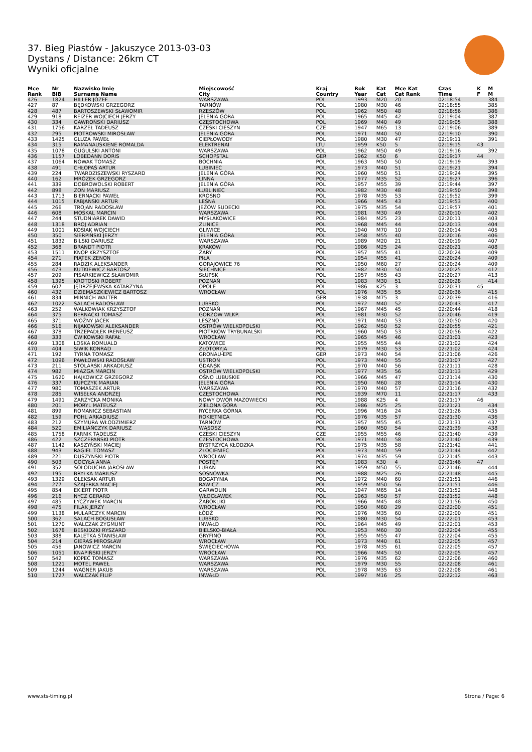37. Bieg Piastów - Jakuszyce 2013-03-03
Dystans / Distance: 26km CT
Wyniki oficjalne
| Mce Rank | Nr BIB | Nazwisko Imię Surname Name | Miejscowość City | Kraj Country | Rok Year | Kat Cat | Mce Kat Cat Rank | Czas Time | K F | M M |
| --- | --- | --- | --- | --- | --- | --- | --- | --- | --- | --- |
| 426 | 1824 | HILLER JÓZEF | WARSZAWA | POL | 1993 | M20 | 20 | 02:18:54 | | 384 |
| 427 | 87 | BĘDKOWSKI GRZEGORZ | TARNÓW | POL | 1980 | M30 | 46 | 02:18:55 | | 385 |
| 428 | 487 | BARTOSZEWSKI SŁAWOMIR | RZESZÓW | POL | 1962 | M50 | 48 | 02:18:56 | | 386 |
| 429 | 918 | REIZER WOJCIECH JERZY | JELENIA GÓRA | POL | 1965 | M45 | 42 | 02:19:04 | | 387 |
| 430 | 334 | GAWROŃSKI DARIUSZ | CZĘSTOCHOWA | POL | 1969 | M40 | 49 | 02:19:05 | | 388 |
| 431 | 1756 | KARZEŁ TADEUSZ | CZESKI CIESZYN | CZE | 1947 | M65 | 13 | 02:19:06 | | 389 |
| 432 | 295 | PIOTROWSKI MIROSŁAW | JELENIA GÓRA | POL | 1971 | M40 | 50 | 02:19:10 | | 390 |
| 433 | 1425 | GLUZA PAWEŁ | CIEPŁOWODY | POL | 1980 | M30 | 47 | 02:19:11 | | 391 |
| 434 | 315 | RAMANAUSKIENE ROMALDA | ELEKTRENAI | LTU | 1959 | K50 | 5 | 02:19:15 | 43 | |
| 435 | 1078 | GUGULSKI ANTONI | WARSZAWA | POL | 1962 | M50 | 49 | 02:19:16 | | 392 |
| 436 | 1157 | LOBEDANN DORIS | SCHOPSTAL | GER | 1962 | K50 | 6 | 02:19:17 | 44 | |
| 437 | 1064 | NOWAK TOMASZ | BOCHNIA | POL | 1963 | M50 | 50 | 02:19:19 | | 393 |
| 438 | 491 | CHŁOPAŚ ARTUR | LUBINIEC | POL | 1973 | M40 | 51 | 02:19:21 | | 394 |
| 439 | 224 | TWARDZISZEWSKI RYSZARD | JELENIA GÓRA | POL | 1960 | M50 | 51 | 02:19:24 | | 395 |
| 440 | 162 | MRÓZEK GRZEGORZ | LINNA | POL | 1977 | M35 | 52 | 02:19:27 | | 396 |
| 441 | 339 | DOBROWOLSKI ROBERT | JELENIA GÓRA | POL | 1957 | M55 | 39 | 02:19:44 | | 397 |
| 442 | 898 | ZOŃ MARIUSZ | LUBLINIEC | POL | 1982 | M30 | 48 | 02:19:50 | | 398 |
| 443 | 1713 | BIERNACKI PAWEŁ | KROSNO | POL | 1978 | M35 | 53 | 02:19:52 | | 399 |
| 444 | 1015 | FABJAŃSKI ARTUR | LEŚNA | POL | 1966 | M45 | 43 | 02:19:53 | | 400 |
| 445 | 266 | TROJAN RADOSŁAW | JEŻÓW SUDECKI | POL | 1975 | M35 | 54 | 02:19:57 | | 401 |
| 446 | 608 | MOSKAL MARCIN | WARSZAWA | POL | 1981 | M30 | 49 | 02:20:10 | | 402 |
| 447 | 244 | STUDNIAREK DAWID | MYSŁAKOWICE | POL | 1984 | M25 | 23 | 02:20:11 | | 403 |
| 448 | 1318 | BROJ ADRIAN | ZLINICE | POL | 1968 | M45 | 44 | 02:20:13 | | 404 |
| 449 | 1001 | KOSIAK WOJCIECH | GLIWICE | POL | 1940 | M70 | 10 | 02:20:14 | | 405 |
| 450 | 350 | SIERPIŃSKI JERZY | JELENIA GÓRA | POL | 1958 | M55 | 40 | 02:20:16 | | 406 |
| 451 | 1832 | BILSKI DARIUSZ | WARSZAWA | POL | 1989 | M20 | 21 | 02:20:19 | | 407 |
| 452 | 368 | BRANDT PIOTR | KRAKÓW | POL | 1986 | M25 | 24 | 02:20:21 | | 408 |
| 453 | 1511 | KNOP KRZYSZTOF | ŻARY | POL | 1957 | M55 | 41 | 02:20:24 | | 409 |
| 454 | 271 | PIĄTEK ZENON | PIŁA | POL | 1954 | M55 | 41 | 02:20:24 | | 409 |
| 455 | 284 | RADZIK ALEKSANDER | GORAJOWICE 76 | POL | 1950 | M60 | 27 | 02:20:24 | | 409 |
| 456 | 473 | KUTKIEWICZ BARTOSZ | SIECHNICE | POL | 1982 | M30 | 50 | 02:20:25 | | 412 |
| 457 | 209 | PISARKIEWICZ SŁAWOMIR | SŁUPSK | POL | 1957 | M55 | 43 | 02:20:27 | | 413 |
| 458 | 1395 | KROTOSKI ROBERT | POZNAŃ | POL | 1983 | M30 | 51 | 02:20:28 | | 414 |
| 459 | 607 | JĘDRZEJEWSKA KATARZYNA | OPOLE | POL | 1986 | K25 | 3 | 02:20:31 | 45 | |
| 460 | 432 | DZIEMASZKIEWICZ BARTOSZ | WROCŁAW | POL | 1976 | M35 | 55 | 02:20:36 | | 415 |
| 461 | 834 | MINNICH WALTER | | GER | 1938 | M75 | 3 | 02:20:39 | | 416 |
| 462 | 1022 | SALACH RADOSŁAW | LUBSKO | POL | 1972 | M40 | 52 | 02:20:43 | | 417 |
| 463 | 252 | WALKOWIAK KRZYSZTOF | POZNAŃ | POL | 1967 | M45 | 45 | 02:20:44 | | 418 |
| 464 | 375 | BERNACKI TOMASZ | GORZÓW WLKP. | POL | 1981 | M30 | 52 | 02:20:46 | | 419 |
| 465 | 371 | WOŹNY JACEK | LESZNO | POL | 1971 | M40 | 53 | 02:20:50 | | 420 |
| 466 | 516 | NIJAKOWSKI ALEKSANDER | OSTRÓW WIELKOPOLSKI | POL | 1962 | M50 | 52 | 02:20:55 | | 421 |
| 467 | 378 | TRZEPADŁEK IRENEUSZ | PIOTRKÓW TRYBUNALSKI | POL | 1960 | M50 | 53 | 02:20:56 | | 422 |
| 468 | 333 | ĆWIKOWSKI RAFAŁ | WROCŁAW | POL | 1965 | M45 | 46 | 02:21:01 | | 423 |
| 469 | 1308 | LOSKA ROMUALD | KATOWICE | POL | 1955 | M55 | 44 | 02:21:02 | | 424 |
| 470 | 404 | SIWIK KONRAD | ZŁOTORYJA | POL | 1979 | M30 | 53 | 02:21:02 | | 424 |
| 471 | 192 | TYRNA TOMASZ | GRONAU-EPE | GER | 1973 | M40 | 54 | 02:21:06 | | 426 |
| 472 | 1096 | PAWŁOWSKI RADOSŁAW | USTROŃ | POL | 1973 | M40 | 55 | 02:21:07 | | 427 |
| 473 | 211 | STOLARSKI ARKADIUSZ | GDAŃSK | POL | 1970 | M40 | 56 | 02:21:11 | | 428 |
| 474 | 982 | MIAZGA MARCIN | OSTRÓW WIELKOPOLSKI | POL | 1977 | M35 | 56 | 02:21:13 | | 429 |
| 475 | 1620 | HAJKOWICZ GRZEGORZ | OŚNO LUBUSKIE | POL | 1966 | M45 | 47 | 02:21:14 | | 430 |
| 476 | 337 | KUPCZYK MARIAN | JELENIA GÓRA | POL | 1950 | M60 | 28 | 02:21:14 | | 430 |
| 477 | 980 | TOMASZEK ARTUR | WARSZAWA | POL | 1970 | M40 | 57 | 02:21:16 | | 432 |
| 478 | 285 | WISEŁKA ANDRZEJ | CZĘSTOCHOWA | POL | 1939 | M70 | 11 | 02:21:17 | | 433 |
| 479 | 1491 | ZARZYCKA MONIKA | NOWY DWÓR MAZOWIECKI | POL | 1988 | K25 | 4 | 02:21:17 | 46 | |
| 480 | 201 | MORYL MATEUSZ | ZIELONA GÓRA | POL | 1986 | M25 | 25 | 02:21:21 | | 434 |
| 481 | 899 | ROMANICZ SEBASTIAN | RYCERKA GÓRNA | POL | 1996 | M16 | 24 | 02:21:26 | | 435 |
| 482 | 159 | POHL ARKADIUSZ | ROKIETNICA | POL | 1976 | M35 | 57 | 02:21:30 | | 436 |
| 483 | 212 | SZYMURA WŁODZIMIERZ | TARNÓW | POL | 1957 | M55 | 45 | 02:21:31 | | 437 |
| 484 | 520 | EMILIAŃCZYK DARIUSZ | WĄSOSZ | POL | 1960 | M50 | 54 | 02:21:39 | | 438 |
| 485 | 1758 | FARNIK TADEUSZ | CZESKI CIESZYN | CZE | 1955 | M55 | 46 | 02:21:40 | | 439 |
| 486 | 422 | SZCZEPAŃSKI PIOTR | CZĘSTOCHOWA | POL | 1971 | M40 | 58 | 02:21:40 | | 439 |
| 487 | 1142 | KASZYŃSKI MACIEJ | BYSTRZYCA KŁODZKA | POL | 1975 | M35 | 58 | 02:21:42 | | 441 |
| 488 | 943 | RAGIEL TOMASZ | ZŁOCIENIEC | POL | 1973 | M40 | 59 | 02:21:44 | | 442 |
| 489 | 221 | DUSZYŃSKI PIOTR | WROCŁAW | POL | 1974 | M35 | 59 | 02:21:45 | | 443 |
| 490 | 503 | GOCYŁA ANNA | POSTĘP | POL | 1983 | K30 | 4 | 02:21:46 | 47 | |
| 491 | 352 | SOŁODUCHA JAROSŁAW | LUBAŃ | POL | 1959 | M50 | 55 | 02:21:46 | | 444 |
| 492 | 195 | BRYŁKA MARIUSZ | SOSNÓWKA | POL | 1988 | M25 | 26 | 02:21:48 | | 445 |
| 493 | 1329 | OLEKSAK ARTUR | BOGATYNIA | POL | 1972 | M40 | 60 | 02:21:51 | | 446 |
| 494 | 277 | SZAJERKA MACIEJ | RAWICZ | POL | 1959 | M50 | 56 | 02:21:51 | | 446 |
| 495 | 854 | EKIERT PIOTR | GARWOLIN | POL | 1947 | M65 | 14 | 02:21:52 | | 448 |
| 496 | 216 | NYCZ GERARD | WŁOCŁAWEK | POL | 1963 | M50 | 57 | 02:21:52 | | 448 |
| 497 | 485 | ŁYCZYWEK MARCIN | ŻABOKLIKI | POL | 1966 | M45 | 48 | 02:21:56 | | 450 |
| 498 | 475 | FILAK JERZY | WROCŁAW | POL | 1950 | M60 | 29 | 02:22:00 | | 451 |
| 499 | 1138 | MULARCZYK MARCIN | ŁÓDŹ | POL | 1976 | M35 | 60 | 02:22:00 | | 451 |
| 500 | 362 | SALACH BOGUSŁAW | LUBSKO | POL | 1980 | M30 | 54 | 02:22:01 | | 453 |
| 501 | 1270 | WALCZAK ZYGMUNT | INWAŁD | POL | 1964 | M45 | 49 | 02:22:01 | | 453 |
| 502 | 1678 | BESKIDZKI RYSZARD | BIELSKO-BIAŁA | POL | 1953 | M60 | 30 | 02:22:04 | | 455 |
| 503 | 388 | KALETKA STANISŁAW | GRYFINO | POL | 1955 | M55 | 47 | 02:22:04 | | 455 |
| 504 | 214 | GIERAS MIROSŁAW | WROCŁAW | POL | 1973 | M40 | 61 | 02:22:05 | | 457 |
| 505 | 456 | JANOWICZ MARCIN | ŚWIĘCIECHOWA | POL | 1978 | M35 | 61 | 02:22:05 | | 457 |
| 506 | 1051 | KNAPIŃSKI JERZY | WROCŁAW | POL | 1966 | M45 | 50 | 02:22:05 | | 457 |
| 507 | 542 | KOPEĆ TOMASZ | WARSZAWA | POL | 1976 | M35 | 62 | 02:22:06 | | 460 |
| 508 | 1221 | MOTEL PAWEŁ | WARSZAWA | POL | 1979 | M30 | 55 | 02:22:08 | | 461 |
| 509 | 1244 | WAGNER JAKUB | WARSZAWA | POL | 1978 | M35 | 63 | 02:22:08 | | 461 |
| 510 | 1727 | WALCZAK FILIP | INWAŁD | POL | 1997 | M16 | 25 | 02:22:12 | | 463 |
www.sts-timing.pl Strona / Page: 6